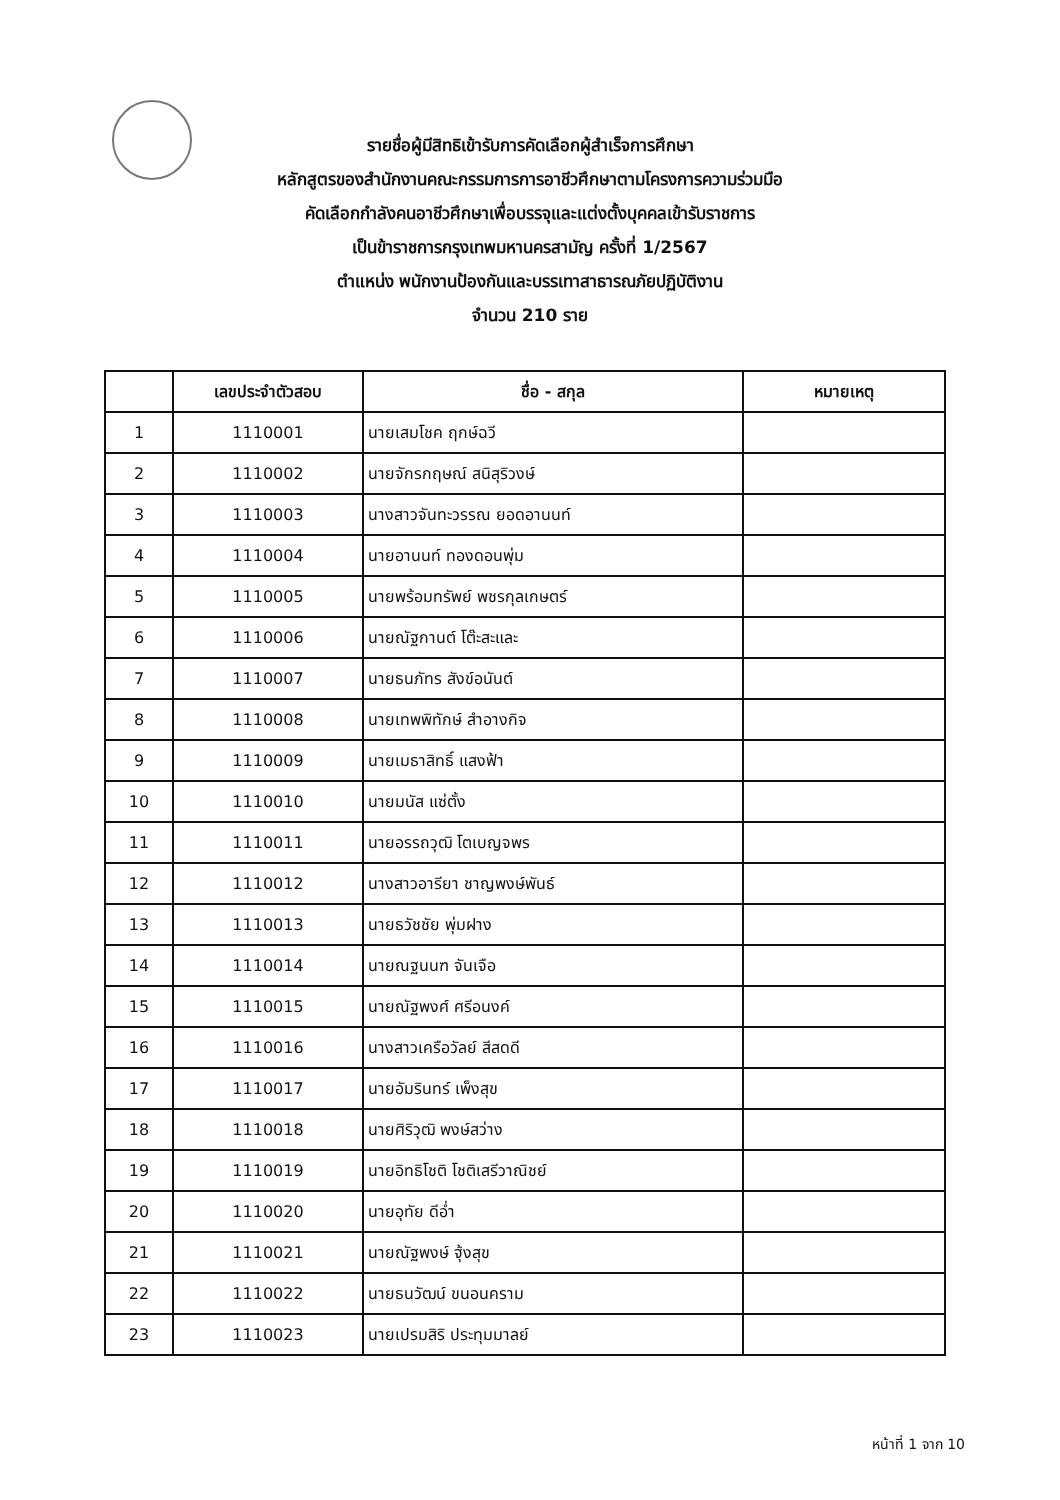รายชื่อผู้มีสิทธิเข้ารับการคัดเลือกผู้สำเร็จการศึกษา
หลักสูตรของสำนักงานคณะกรรมการการอาชีวศึกษาตามโครงการความร่วมมือ
คัดเลือกกำลังคนอาชีวศึกษาเพื่อบรรจุและแต่งตั้งบุคคลเข้ารับราชการ
เป็นข้าราชการกรุงเทพมหานครสามัญ ครั้งที่ 1/2567
ตำแหน่ง พนักงานป้องกันและบรรเทาสาธารณภัยปฏิบัติงาน
จำนวน 210 ราย
| | เลขประจำตัวสอบ | ชื่อ - สกุล | หมายเหตุ |
| --- | --- | --- | --- |
| 1 | 1110001 | นายเสมโชค ฤกษ์ฉวี | |
| 2 | 1110002 | นายจักรกฤษณ์ สนิสุริวงษ์ | |
| 3 | 1110003 | นางสาวจันทะวรรณ ยอดอานนท์ | |
| 4 | 1110004 | นายอานนท์ ทองดอนพุ่ม | |
| 5 | 1110005 | นายพร้อมทรัพย์ พชรกุลเกษตร์ | |
| 6 | 1110006 | นายณัฐกานต์ โต๊ะสะและ | |
| 7 | 1110007 | นายธนภัทร สังข์อนันต์ | |
| 8 | 1110008 | นายเทพพิทักษ์ สำอางกิจ | |
| 9 | 1110009 | นายเมธาสิทธิ์ แสงฟ้า | |
| 10 | 1110010 | นายมนัส แซ่ตั้ง | |
| 11 | 1110011 | นายอรรถวุฒิ โตเบญจพร | |
| 12 | 1110012 | นางสาวอารียา ชาญพงษ์พันธ์ | |
| 13 | 1110013 | นายธวัชชัย พุ่มฝาง | |
| 14 | 1110014 | นายณฐนนฑ จันเจือ | |
| 15 | 1110015 | นายณัฐพงศ์ ศรีอนงค์ | |
| 16 | 1110016 | นางสาวเครือวัลย์ สีสดดี | |
| 17 | 1110017 | นายอัมรินทร์ เพ็งสุข | |
| 18 | 1110018 | นายศิริวุฒิ พงษ์สว่าง | |
| 19 | 1110019 | นายอิทธิโชติ โชติเสรีวาณิชย์ | |
| 20 | 1110020 | นายอุทัย ดีอ่ำ | |
| 21 | 1110021 | นายณัฐพงษ์ ฐุ้งสุข | |
| 22 | 1110022 | นายธนวัฒน์ ขนอนคราม | |
| 23 | 1110023 | นายเปรมสิริ ประทุมมาลย์ | |
หน้าที่ 1 จาก 10